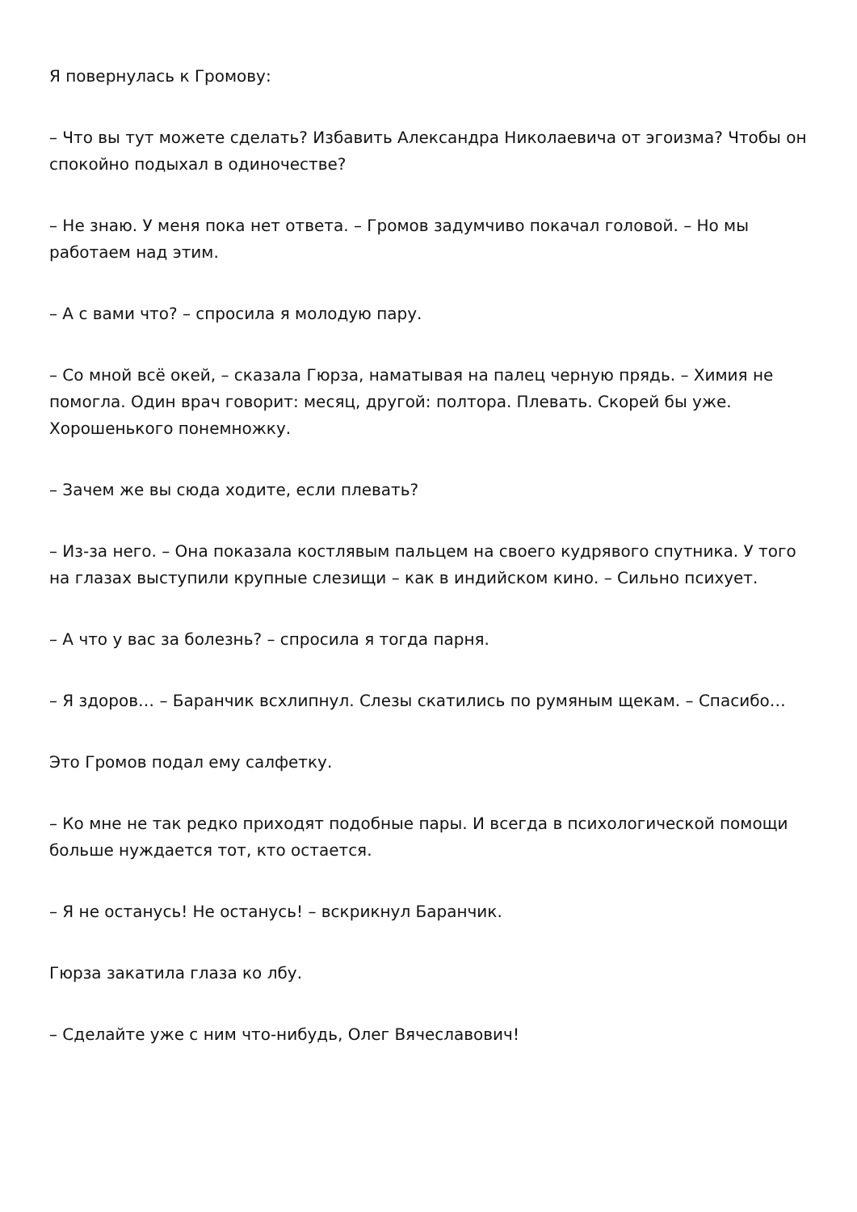Я повернулась к Громову:
– Что вы тут можете сделать? Избавить Александра Николаевича от эгоизма? Чтобы он спокойно подыхал в одиночестве?
– Не знаю. У меня пока нет ответа. – Громов задумчиво покачал головой. – Но мы работаем над этим.
– А с вами что? – спросила я молодую пару.
– Со мной всё окей, – сказала Гюрза, наматывая на палец черную прядь. – Химия не помогла. Один врач говорит: месяц, другой: полтора. Плевать. Скорей бы уже. Хорошенького понемножку.
– Зачем же вы сюда ходите, если плевать?
– Из-за него. – Она показала костлявым пальцем на своего кудрявого спутника. У того на глазах выступили крупные слезищи – как в индийском кино. – Сильно психует.
– А что у вас за болезнь? – спросила я тогда парня.
– Я здоров… – Баранчик всхлипнул. Слезы скатились по румяным щекам. – Спасибо…
Это Громов подал ему салфетку.
– Ко мне не так редко приходят подобные пары. И всегда в психологической помощи больше нуждается тот, кто остается.
– Я не останусь! Не останусь! – вскрикнул Баранчик.
Гюрза закатила глаза ко лбу.
– Сделайте уже с ним что-нибудь, Олег Вячеславович!